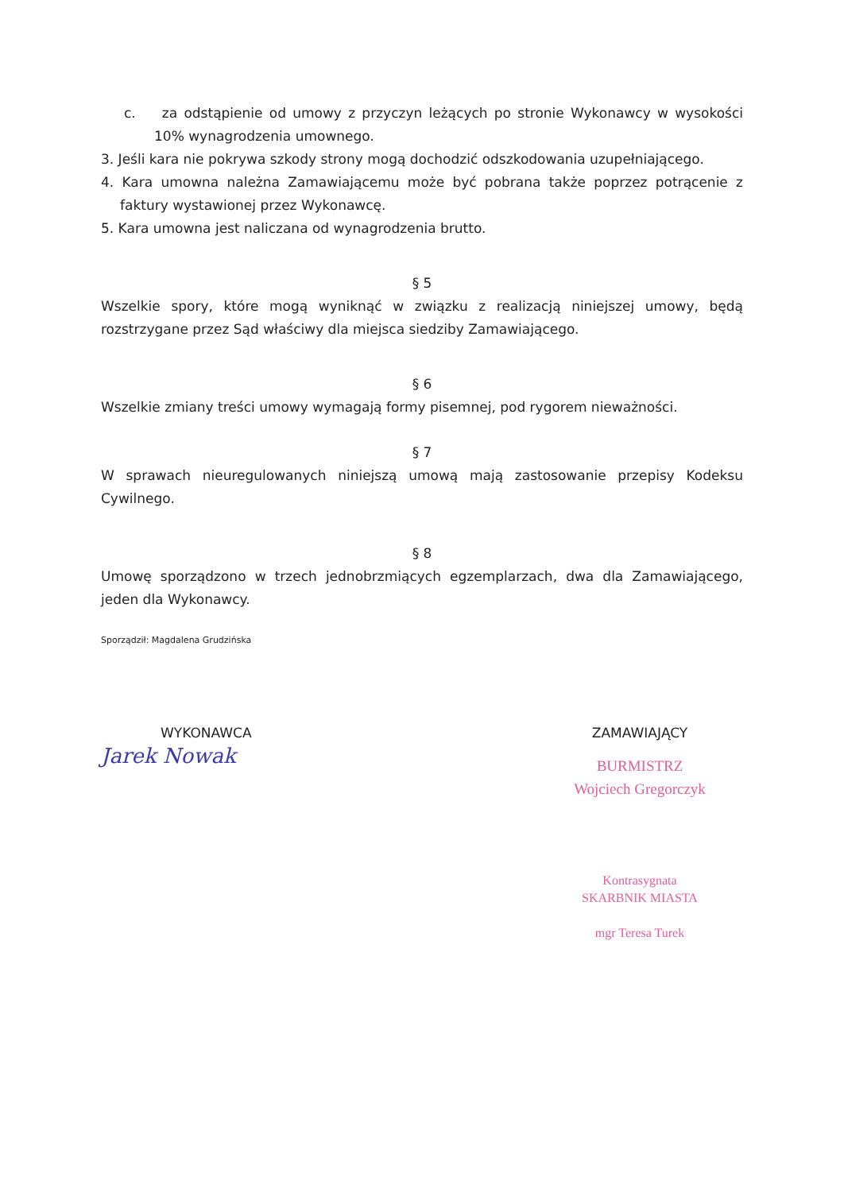c. za odstąpienie od umowy z przyczyn leżących po stronie Wykonawcy w wysokości 10% wynagrodzenia umownego.
3. Jeśli kara nie pokrywa szkody strony mogą dochodzić odszkodowania uzupełniającego.
4. Kara umowna należna Zamawiającemu może być pobrana także poprzez potrącenie z faktury wystawionej przez Wykonawcę.
5. Kara umowna jest naliczana od wynagrodzenia brutto.
§ 5
Wszelkie spory, które mogą wyniknąć w związku z realizacją niniejszej umowy, będą rozstrzygane przez Sąd właściwy dla miejsca siedziby Zamawiającego.
§ 6
Wszelkie zmiany treści umowy wymagają formy pisemnej, pod rygorem nieważności.
§ 7
W sprawach nieuregulowanych niniejszą umową mają zastosowanie przepisy Kodeksu Cywilnego.
§ 8
Umowę sporządzono w trzech jednobrzmiących egzemplarzach, dwa dla Zamawiającego, jeden dla Wykonawcy.
Sporządził: Magdalena Grudzińska
WYKONAWCA
Jarek Nowak
ZAMAWIAJĄCY
BURMISTRZ
Wojciech Gregorczyk
Kontrasygnata
SKARBNIK MIASTA
mgr Teresa Turek